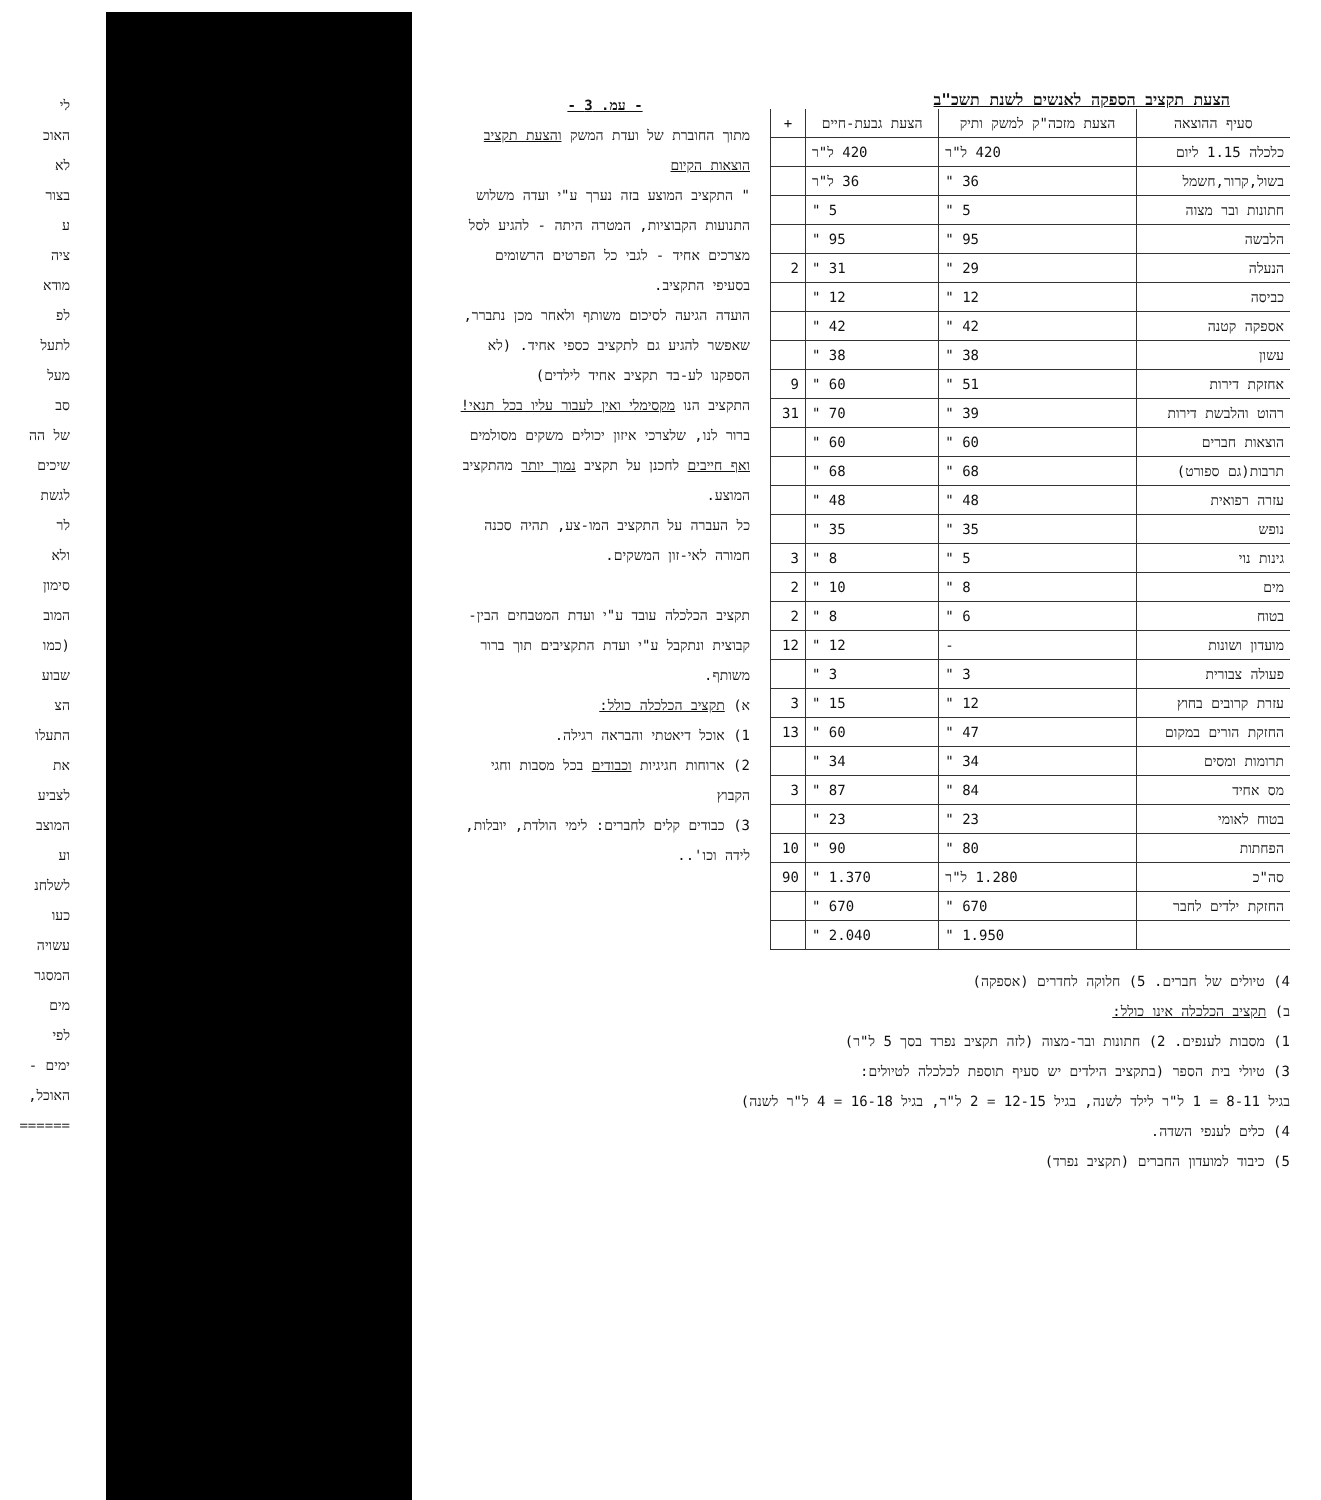לי
האוכ
לא
בצור
ע
ציה
מודא
לפ
לתעל
מעל
סב
של הה
שיכים
לגשת
לר
ולא
סימון
המוב
(כמו
שבוע
הצ
התעלו
את
לצביע
המוצב
וע
לשלחנ
כעו
עשויה
המסגר
מים
לפי
ימים -
האוכל,
======
הצעת תקציב הספקה לאנשים לשנת תשכ"ב
| סעיף ההוצאה | הצעת מזכה"ק למשק ותיק | הצעת גבעת-חיים | + |
| --- | --- | --- | --- |
| כלכלה 1.15 ליום | 420 ל"ר | 420 ל"ר | |
| בשול,קרור,חשמל | 36 " | 36 ל"ר | |
| חתונות ובר מצוה | 5 " | 5 " | |
| הלבשה | 95 " | 95 " | |
| הנעלה | 29 " | 31 " | 2 |
| כביסה | 12 " | 12 " | |
| אספקה קטנה | 42 " | 42 " | |
| עשון | 38 " | 38 " | |
| אחזקת דירות | 51 " | 60 " | 9 |
| רהוט והלבשת דירות | 39 " | 70 " | 31 |
| הוצאות חברים | 60 " | 60 " | |
| תרבות(גם ספורט) | 68 " | 68 " | |
| עזרה רפואית | 48 " | 48 " | |
| נופש | 35 " | 35 " | |
| גינות נוי | 5 " | 8 " | 3 |
| מים | 8 " | 10 " | 2 |
| בטוח | 6 " | 8 " | 2 |
| מועדון ושונות | - | 12 " | 12 |
| פעולה צבורית | 3 " | 3 " | |
| עזרת קרובים בחוץ | 12 " | 15 " | 3 |
| החזקת הורים במקום | 47 " | 60 " | 13 |
| תרומות ומסים | 34 " | 34 " | |
| מס אחיד | 84 " | 87 " | 3 |
| בטוח לאומי | 23 " | 23 " | |
| הפחתות | 80 " | 90 " | 10 |
| סה"כ | 1.280 ל"ר | 1.370 " | 90 |
| החזקת ילדים לחבר | 670 " | 670 " | |
| | 1.950 " | 2.040 " | |
- עמ. 3 -
מתוך החוברת של ועדת המשק והצעת תקציב הוצאות הקיום
" התקציב המוצע בזה נערך ע"י ועדה משלוש התנועות הקבוציות, המטרה היתה - להגיע לסל מצרכים אחיד - לגבי כל הפרטים הרשומים בסעיפי התקציב.
הועדה הגיעה לסיכום משותף ולאחר מכן נתברר, שאפשר להגיע גם לתקציב כספי אחיד. (לא הספקנו לע-בד תקציב אחיד לילדים)
התקציב הנו מקסימלי ואין לעבור עליו בכל תנאי!
ברור לנו, שלצרכי איזון יכולים משקים מסולמים ואף חייבים לחכנן על תקציב נמוך יותר מהתקציב המוצע.
כל העברה על התקציב המו-צע, תהיה סכנה חמורה לאי-זון המשקים.
תקציב הכלכלה עובד ע"י ועדת המטבחים הבין-קבוצית ונתקבל ע"י ועדת התקציבים תוך ברור משותף.
א) תקציב הכלכלה כולל:
1) אוכל דיאטתי והבראה רגילה.
2) ארוחות חגיגיות וכבודים בכל מסבות וחגי הקבוץ
3) כבודים קלים לחברים: לימי הולדת, יובלות, לידה וכו'..
4) טיולים של חברים. 5) חלוקה לחדרים (אספקה)
ב) תקציב הכלכלה אינו כולל:
1) מסבות לענפים. 2) חתונות ובר-מצוה (לזה תקציב נפרד בסך 5 ל"ר)
3) טיולי בית הספר (בתקציב הילדים יש סעיף תוספת לכלכלה לטיולים:
בגיל 8-11 = 1 ל"ר לילד לשנה, בגיל 12-15 = 2 ל"ר, בגיל 16-18 = 4 ל"ר לשנה)
4) כלים לענפי השדה.
5) כיבוד למועדון החברים (תקציב נפרד)